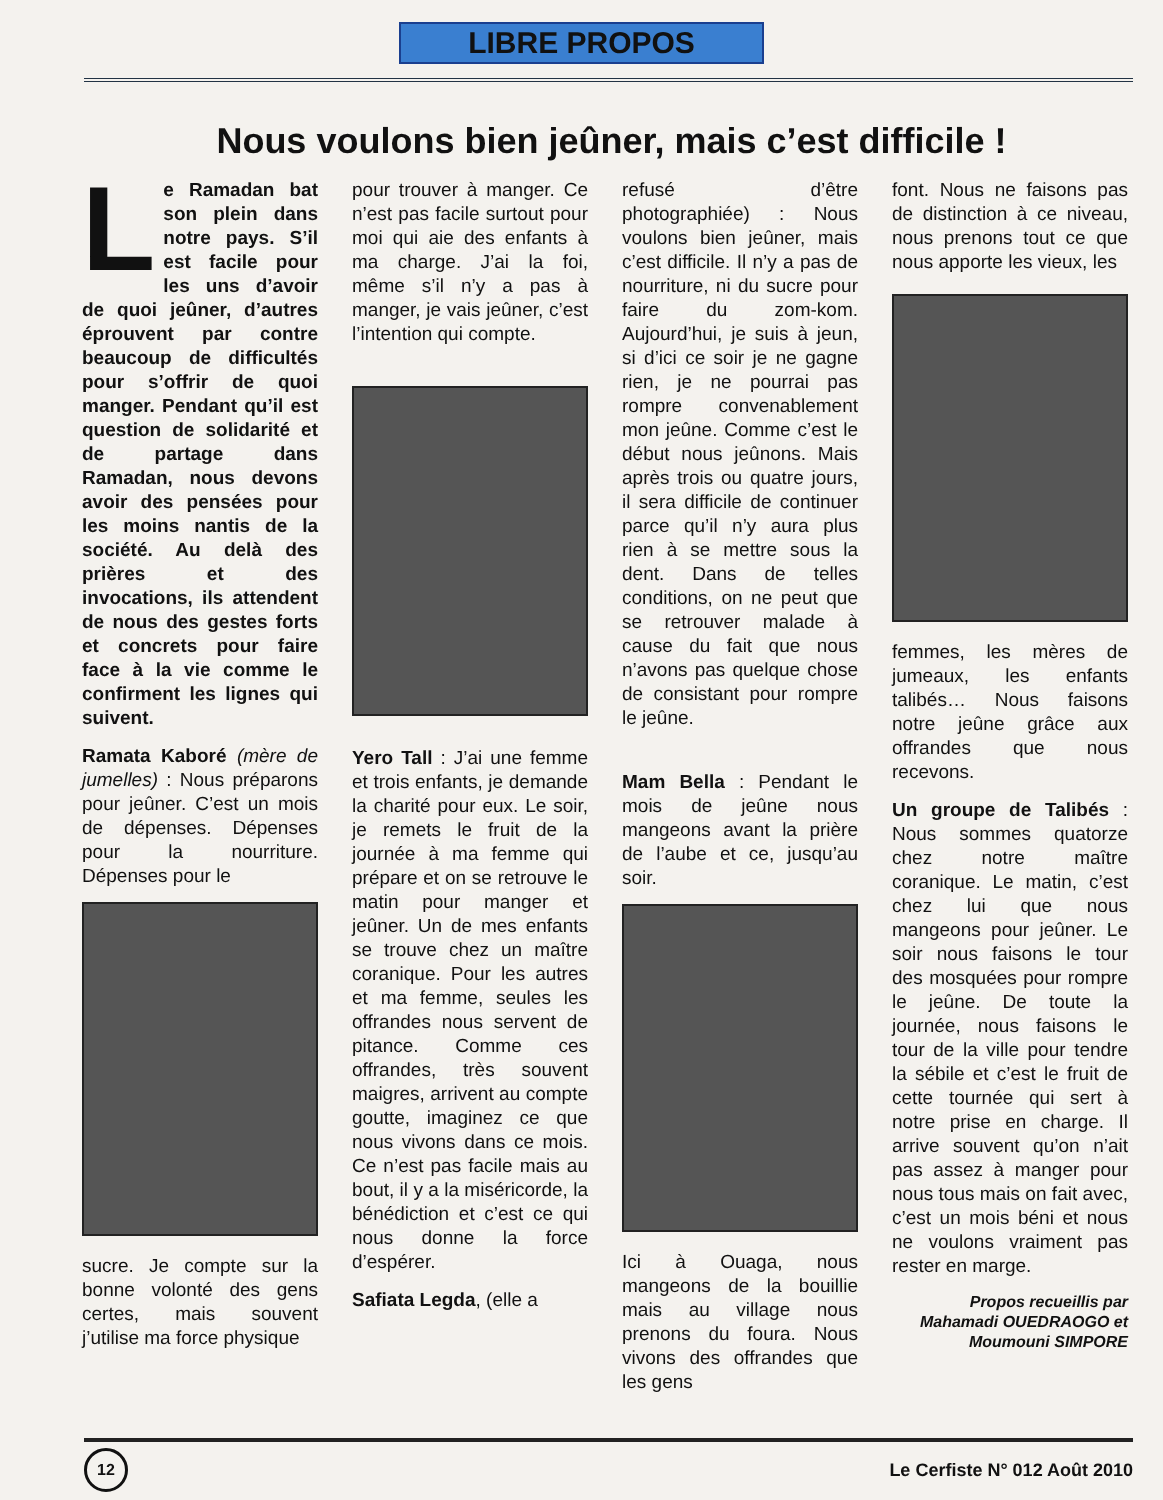LIBRE PROPOS
Nous voulons bien jeûner, mais c’est difficile !
Le Ramadan bat son plein dans notre pays. S’il est facile pour les uns d’avoir de quoi jeûner, d’autres éprouvent par contre beaucoup de difficultés pour s’offrir de quoi manger. Pendant qu’il est question de solidarité et de partage dans Ramadan, nous devons avoir des pensées pour les moins nantis de la société. Au delà des prières et des invocations, ils attendent de nous des gestes forts et concrets pour faire face à la vie comme le confirment les lignes qui suivent.
Ramata Kaboré (mère de jumelles) : Nous préparons pour jeûner. C’est un mois de dépenses. Dépenses pour la nourriture. Dépenses pour le
sucre. Je compte sur la bonne volonté des gens certes, mais souvent j’utilise ma force physique
pour trouver à manger. Ce n’est pas facile surtout pour moi qui aie des enfants à ma charge. J’ai la foi, même s’il n’y a pas à manger, je vais jeûner, c’est l’intention qui compte.
Yero Tall : J’ai une femme et trois enfants, je demande la charité pour eux. Le soir, je remets le fruit de la journée à ma femme qui prépare et on se retrouve le matin pour manger et jeûner. Un de mes enfants se trouve chez un maître coranique. Pour les autres et ma femme, seules les offrandes nous servent de pitance. Comme ces offrandes, très souvent maigres, arrivent au compte goutte, imaginez ce que nous vivons dans ce mois. Ce n’est pas facile mais au bout, il y a la miséricorde, la bénédiction et c’est ce qui nous donne la force d’espérer.
Safiata Legda, (elle a
refusé d’être photographiée) : Nous voulons bien jeûner, mais c’est difficile. Il n’y a pas de nourriture, ni du sucre pour faire du zom-kom. Aujourd’hui, je suis à jeun, si d’ici ce soir je ne gagne rien, je ne pourrai pas rompre convenablement mon jeûne. Comme c’est le début nous jeûnons. Mais après trois ou quatre jours, il sera difficile de continuer parce qu’il n’y aura plus rien à se mettre sous la dent. Dans de telles conditions, on ne peut que se retrouver malade à cause du fait que nous n’avons pas quelque chose de consistant pour rompre le jeûne.
Mam Bella : Pendant le mois de jeûne nous mangeons avant la prière de l’aube et ce, jusqu’au soir.
Ici à Ouaga, nous mangeons de la bouillie mais au village nous prenons du foura. Nous vivons des offrandes que les gens
font. Nous ne faisons pas de distinction à ce niveau, nous prenons tout ce que nous apporte les vieux, les
femmes, les mères de jumeaux, les enfants talibés… Nous faisons notre jeûne grâce aux offrandes que nous recevons.
Un groupe de Talibés : Nous sommes quatorze chez notre maître coranique. Le matin, c’est chez lui que nous mangeons pour jeûner. Le soir nous faisons le tour des mosquées pour rompre le jeûne. De toute la journée, nous faisons le tour de la ville pour tendre la sébile et c’est le fruit de cette tournée qui sert à notre prise en charge. Il arrive souvent qu’on n’ait pas assez à manger pour nous tous mais on fait avec, c’est un mois béni et nous ne voulons vraiment pas rester en marge.
Propos recueillis par
Mahamadi OUEDRAOGO et
Moumouni SIMPORE
12
Le Cerfiste N° 012 Août 2010